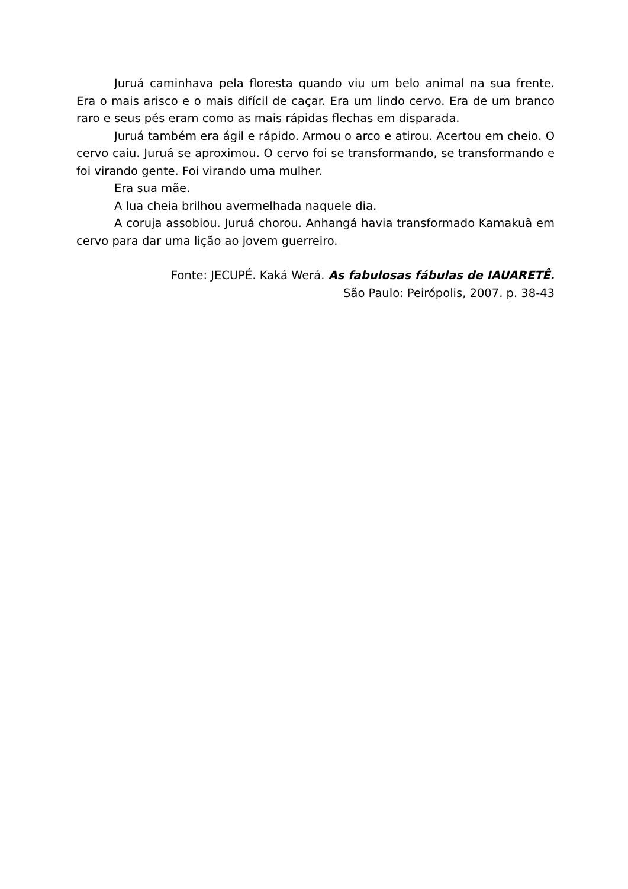Juruá caminhava pela floresta quando viu um belo animal na sua frente. Era o mais arisco e o mais difícil de caçar. Era um lindo cervo. Era de um branco raro e seus pés eram como as mais rápidas flechas em disparada.
Juruá também era ágil e rápido. Armou o arco e atirou. Acertou em cheio. O cervo caiu. Juruá se aproximou. O cervo foi se transformando, se transformando e foi virando gente. Foi virando uma mulher.
Era sua mãe.
A lua cheia brilhou avermelhada naquele dia.
A coruja assobiou. Juruá chorou. Anhangá havia transformado Kamakuã em cervo para dar uma lição ao jovem guerreiro.
Fonte: JECUPÉ. Kaká Werá. As fabulosas fábulas de IAUARETÊ.
São Paulo: Peirópolis, 2007. p. 38-43